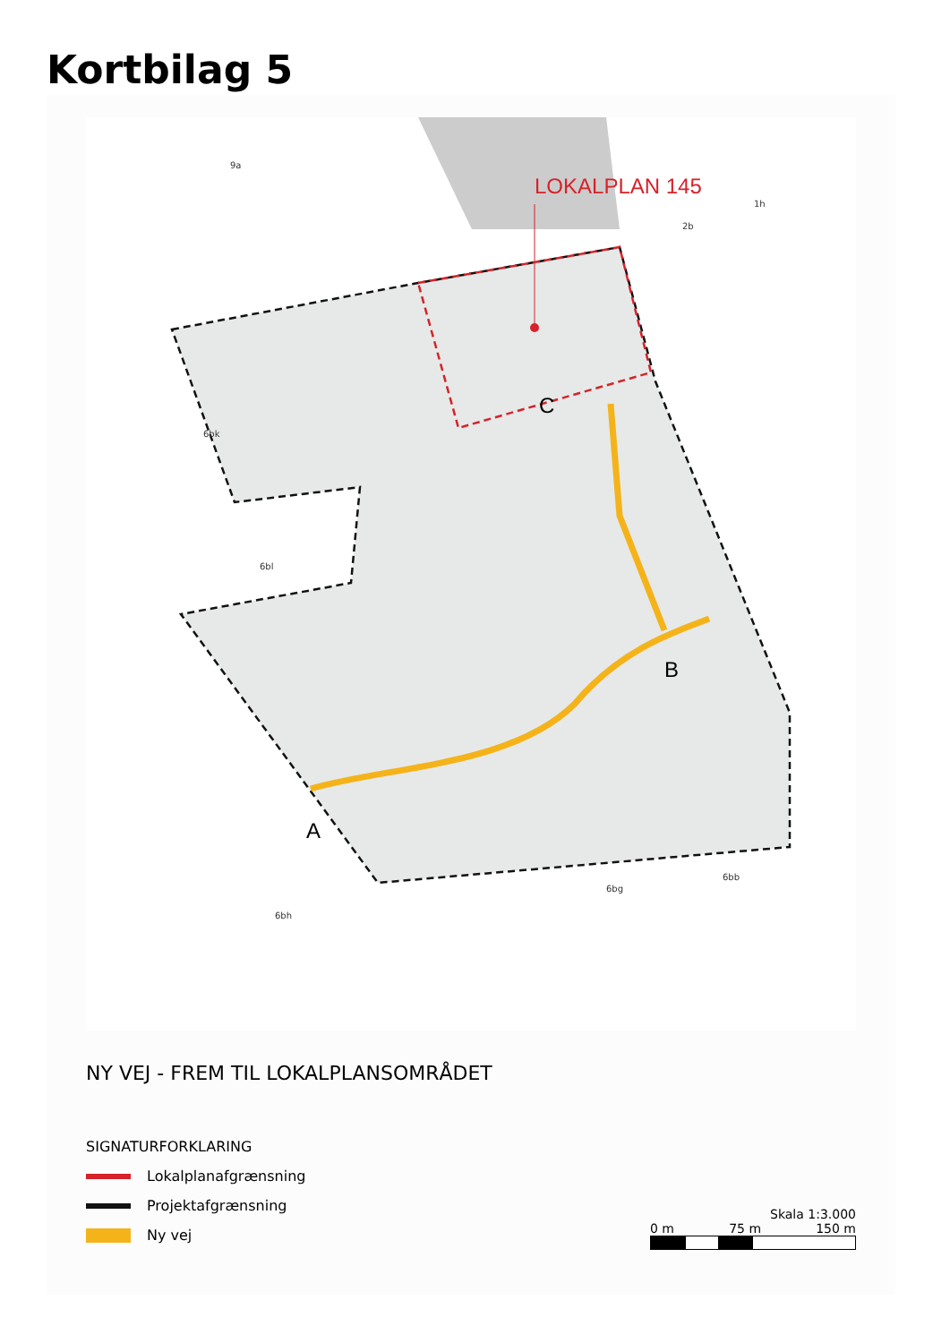Kortbilag 5
LOKALPLAN 145
A
B
C
6bk
6bl
6bh
6bg
6bb
9a
2b
1h
NY VEJ - FREM TIL LOKALPLANSOMRÅDET
SIGNATURFORKLARING
Lokalplanafgrænsning
Projektafgrænsning
Ny vej
Skala 1:3.000
0 m 75 m 150 m